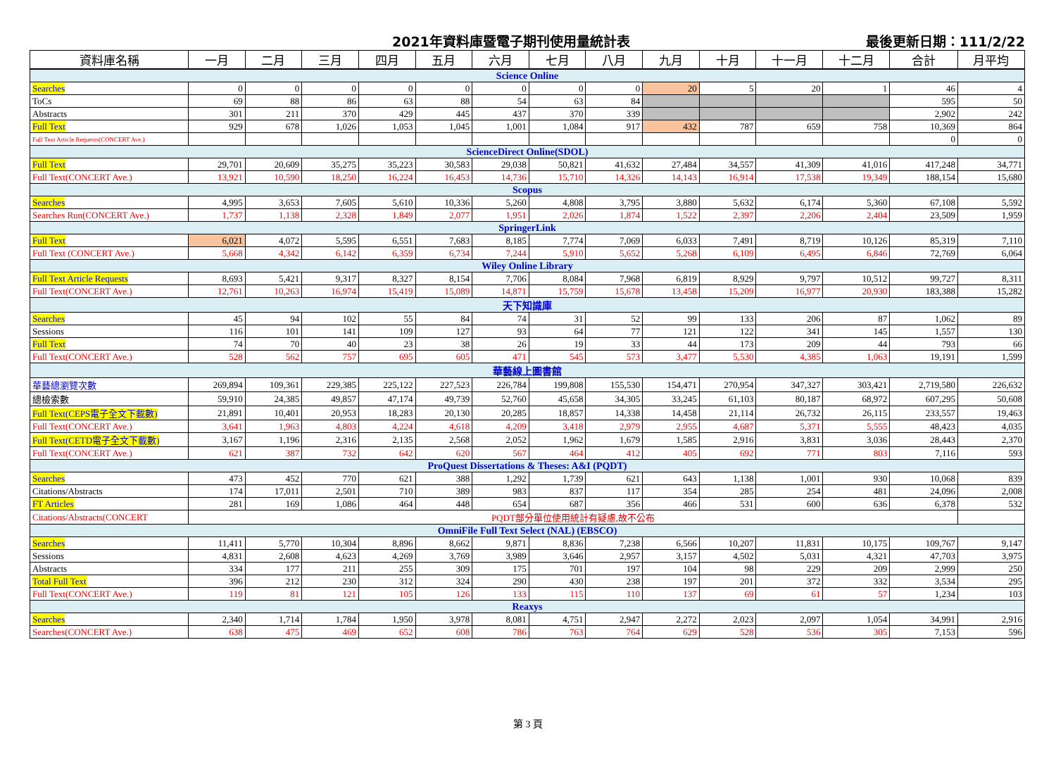2021年資料庫暨電子期刊使用量統計表 最後更新日期：111/2/22
| 資料庫名稱 | 一月 | 二月 | 三月 | 四月 | 五月 | 六月 | 七月 | 八月 | 九月 | 十月 | 十一月 | 十二月 | 合計 | 月平均 |
| --- | --- | --- | --- | --- | --- | --- | --- | --- | --- | --- | --- | --- | --- | --- |
| Science Online | | | | | | | | | | | | | | |
| Searches | 0 | 0 | 0 | 0 | 0 | 0 | 0 | 0 | 20 | 5 | 20 | 1 | 46 | 4 |
| ToCs | 69 | 88 | 86 | 63 | 88 | 54 | 63 | 84 | | | | | 595 | 50 |
| Abstracts | 301 | 211 | 370 | 429 | 445 | 437 | 370 | 339 | | | | | 2,902 | 242 |
| Full Text | 929 | 678 | 1,026 | 1,053 | 1,045 | 1,001 | 1,084 | 917 | 432 | 787 | 659 | 758 | 10,369 | 864 |
| Full Text Article Requests(CONCERT Ave.) | | | | | | | | | | | | | 0 | 0 |
| ScienceDirect Online(SDOL) | | | | | | | | | | | | | | |
| Full Text | 29,701 | 20,609 | 35,275 | 35,223 | 30,583 | 29,038 | 50,821 | 41,632 | 27,484 | 34,557 | 41,309 | 41,016 | 417,248 | 34,771 |
| Full Text(CONCERT Ave.) | 13,921 | 10,590 | 18,250 | 16,224 | 16,453 | 14,736 | 15,710 | 14,326 | 14,143 | 16,914 | 17,538 | 19,349 | 188,154 | 15,680 |
| Scopus | | | | | | | | | | | | | | |
| Searches | 4,995 | 3,653 | 7,605 | 5,610 | 10,336 | 5,260 | 4,808 | 3,795 | 3,880 | 5,632 | 6,174 | 5,360 | 67,108 | 5,592 |
| Searches Run(CONCERT Ave.) | 1,737 | 1,138 | 2,328 | 1,849 | 2,077 | 1,951 | 2,026 | 1,874 | 1,522 | 2,397 | 2,206 | 2,404 | 23,509 | 1,959 |
| SpringerLink | | | | | | | | | | | | | | |
| Full Text | 6,021 | 4,072 | 5,595 | 6,551 | 7,683 | 8,185 | 7,774 | 7,069 | 6,033 | 7,491 | 8,719 | 10,126 | 85,319 | 7,110 |
| Full Text (CONCERT Ave.) | 5,668 | 4,342 | 6,142 | 6,359 | 6,734 | 7,244 | 5,910 | 5,652 | 5,268 | 6,109 | 6,495 | 6,846 | 72,769 | 6,064 |
| Wiley Online Library | | | | | | | | | | | | | | |
| Full Text Article Requests | 8,693 | 5,421 | 9,317 | 8,327 | 8,154 | 7,706 | 8,084 | 7,968 | 6,819 | 8,929 | 9,797 | 10,512 | 99,727 | 8,311 |
| Full Text(CONCERT Ave.) | 12,761 | 10,263 | 16,974 | 15,419 | 15,089 | 14,871 | 15,759 | 15,678 | 13,458 | 15,209 | 16,977 | 20,930 | 183,388 | 15,282 |
| 天下知識庫 | | | | | | | | | | | | | | |
| Searches | 45 | 94 | 102 | 55 | 84 | 74 | 31 | 52 | 99 | 133 | 206 | 87 | 1,062 | 89 |
| Sessions | 116 | 101 | 141 | 109 | 127 | 93 | 64 | 77 | 121 | 122 | 341 | 145 | 1,557 | 130 |
| Full Text | 74 | 70 | 40 | 23 | 38 | 26 | 19 | 33 | 44 | 173 | 209 | 44 | 793 | 66 |
| Full Text(CONCERT Ave.) | 528 | 562 | 757 | 695 | 605 | 471 | 545 | 573 | 3,477 | 5,530 | 4,385 | 1,063 | 19,191 | 1,599 |
| 華藝線上圖書館 | | | | | | | | | | | | | | |
| 華藝總瀏覽次數 | 269,894 | 109,361 | 229,385 | 225,122 | 227,523 | 226,784 | 199,808 | 155,530 | 154,471 | 270,954 | 347,327 | 303,421 | 2,719,580 | 226,632 |
| 總檢索數 | 59,910 | 24,385 | 49,857 | 47,174 | 49,739 | 52,760 | 45,658 | 34,305 | 33,245 | 61,103 | 80,187 | 68,972 | 607,295 | 50,608 |
| Full Text(CEPS電子全文下載數) | 21,891 | 10,401 | 20,953 | 18,283 | 20,130 | 20,285 | 18,857 | 14,338 | 14,458 | 21,114 | 26,732 | 26,115 | 233,557 | 19,463 |
| Full Text(CONCERT Ave.) | 3,641 | 1,963 | 4,803 | 4,224 | 4,618 | 4,209 | 3,418 | 2,979 | 2,955 | 4,687 | 5,371 | 5,555 | 48,423 | 4,035 |
| Full Text(CETD電子全文下載數) | 3,167 | 1,196 | 2,316 | 2,135 | 2,568 | 2,052 | 1,962 | 1,679 | 1,585 | 2,916 | 3,831 | 3,036 | 28,443 | 2,370 |
| Full Text(CONCERT Ave.) | 621 | 387 | 732 | 642 | 620 | 567 | 464 | 412 | 405 | 692 | 771 | 803 | 7,116 | 593 |
| ProQuest Dissertations & Theses: A&I (PQDT) | | | | | | | | | | | | | | |
| Searches | 473 | 452 | 770 | 621 | 388 | 1,292 | 1,739 | 621 | 643 | 1,138 | 1,001 | 930 | 10,068 | 839 |
| Citations/Abstracts | 174 | 17,011 | 2,501 | 710 | 389 | 983 | 837 | 117 | 354 | 285 | 254 | 481 | 24,096 | 2,008 |
| FT Articles | 281 | 169 | 1,086 | 464 | 448 | 654 | 687 | 356 | 466 | 531 | 600 | 636 | 6,378 | 532 |
| Citations/Abstracts(CONCERT | PQDT部分單位使用統計有疑慮,故不公布 | | | | | | | | | | | | | |
| OmniFile Full Text Select (NAL) (EBSCO) | | | | | | | | | | | | | | |
| Searches | 11,411 | 5,770 | 10,304 | 8,896 | 8,662 | 9,871 | 8,836 | 7,238 | 6,566 | 10,207 | 11,831 | 10,175 | 109,767 | 9,147 |
| Sessions | 4,831 | 2,608 | 4,623 | 4,269 | 3,769 | 3,989 | 3,646 | 2,957 | 3,157 | 4,502 | 5,031 | 4,321 | 47,703 | 3,975 |
| Abstracts | 334 | 177 | 211 | 255 | 309 | 175 | 701 | 197 | 104 | 98 | 229 | 209 | 2,999 | 250 |
| Total Full Text | 396 | 212 | 230 | 312 | 324 | 290 | 430 | 238 | 197 | 201 | 372 | 332 | 3,534 | 295 |
| Full Text(CONCERT Ave.) | 119 | 81 | 121 | 105 | 126 | 133 | 115 | 110 | 137 | 69 | 61 | 57 | 1,234 | 103 |
| Reaxys | | | | | | | | | | | | | | |
| Searches | 2,340 | 1,714 | 1,784 | 1,950 | 3,978 | 8,081 | 4,751 | 2,947 | 2,272 | 2,023 | 2,097 | 1,054 | 34,991 | 2,916 |
| Searches(CONCERT Ave.) | 638 | 475 | 469 | 652 | 608 | 786 | 763 | 764 | 629 | 528 | 536 | 305 | 7,153 | 596 |
第 3 頁